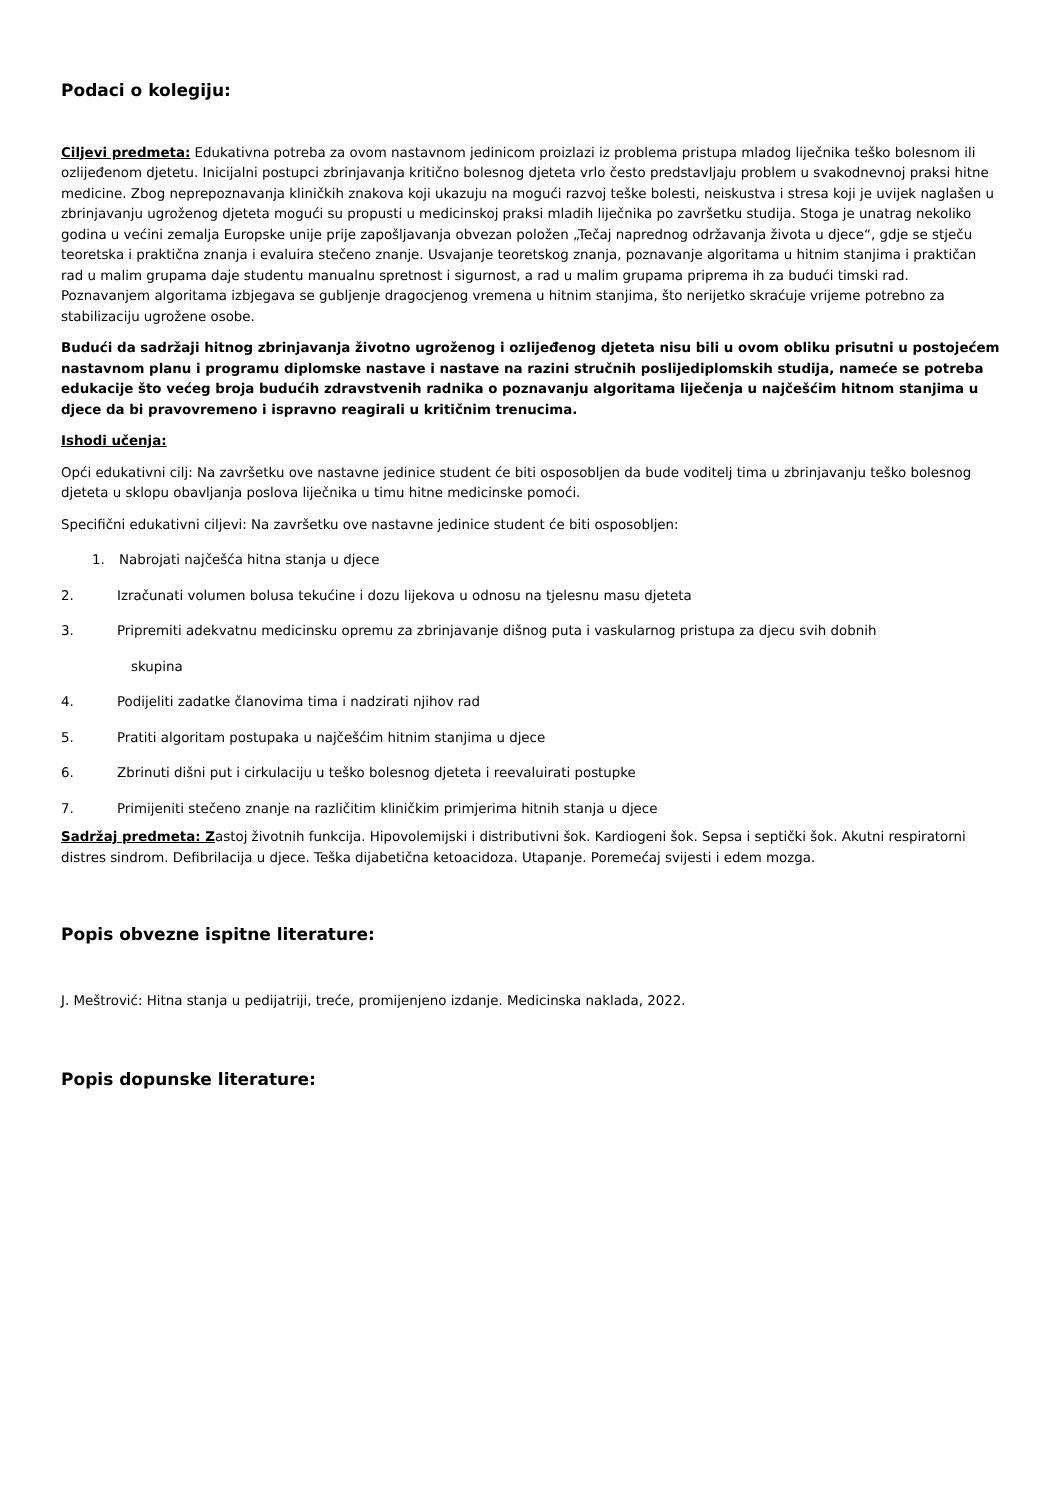Podaci o kolegiju:
Ciljevi predmeta: Edukativna potreba za ovom nastavnom jedinicom proizlazi iz problema pristupa mladog liječnika teško bolesnom ili ozlijeđenom djetetu. Inicijalni postupci zbrinjavanja kritično bolesnog djeteta vrlo često predstavljaju problem u svakodnevnoj praksi hitne medicine. Zbog neprepoznavanja kliničkih znakova koji ukazuju na mogući razvoj teške bolesti, neiskustva i stresa koji je uvijek naglašen u zbrinjavanju ugroženog djeteta mogući su propusti u medicinskoj praksi mladih liječnika po završetku studija. Stoga je unatrag nekoliko godina u većini zemalja Europske unije prije zapošljavanja obvezan položen „Tečaj naprednog održavanja života u djece“, gdje se stječu teoretska i praktična znanja i evaluira stečeno znanje. Usvajanje teoretskog znanja, poznavanje algoritama u hitnim stanjima i praktičan rad u malim grupama daje studentu manualnu spretnost i sigurnost, a rad u malim grupama priprema ih za budući timski rad. Poznavanjem algoritama izbjegava se gubljenje dragocjenog vremena u hitnim stanjima, što nerijetko skraćuje vrijeme potrebno za stabilizaciju ugrožene osobe.
Budući da sadržaji hitnog zbrinjavanja životno ugroženog i ozlijeđenog djeteta nisu bili u ovom obliku prisutni u postojećem nastavnom planu i programu diplomske nastave i nastave na razini stručnih poslijediplomskih studija, nameće se potreba edukacije što većeg broja budućih zdravstvenih radnika o poznavanju algoritama liječenja u najčešćim hitnom stanjima u djece da bi pravovremeno i ispravno reagirali u kritičnim trenucima.
Ishodi učenja:
Opći edukativni cilj: Na završetku ove nastavne jedinice student će biti osposobljen da bude voditelj tima u zbrinjavanju teško bolesnog djeteta u sklopu obavljanja poslova liječnika u timu hitne medicinske pomoći.
Specifični edukativni ciljevi: Na završetku ove nastavne jedinice student će biti osposobljen:
1. Nabrojati najčešća hitna stanja u djece
2. Izračunati volumen bolusa tekućine i dozu lijekova u odnosu na tjelesnu masu djeteta
3. Pripremiti adekvatnu medicinsku opremu za zbrinjavanje dišnog puta i vaskularnog pristupa za djecu svih dobnih
skupina
4. Podijeliti zadatke članovima tima i nadzirati njihov rad
5. Pratiti algoritam postupaka u najčešćim hitnim stanjima u djece
6. Zbrinuti dišni put i cirkulaciju u teško bolesnog djeteta i reevaluirati postupke
7. Primijeniti stečeno znanje na različitim kliničkim primjerima hitnih stanja u djece
Sadržaj predmeta: Zastoj životnih funkcija. Hipovolemijski i distributivni šok. Kardiogeni šok. Sepsa i septički šok. Akutni respiratorni distres sindrom. Defibrilacija u djece. Teška dijabetična ketoacidoza. Utapanje. Poremećaj svijesti i edem mozga.
Popis obvezne ispitne literature:
J. Meštrović: Hitna stanja u pedijatriji, treće, promijenjeno izdanje. Medicinska naklada, 2022.
Popis dopunske literature: